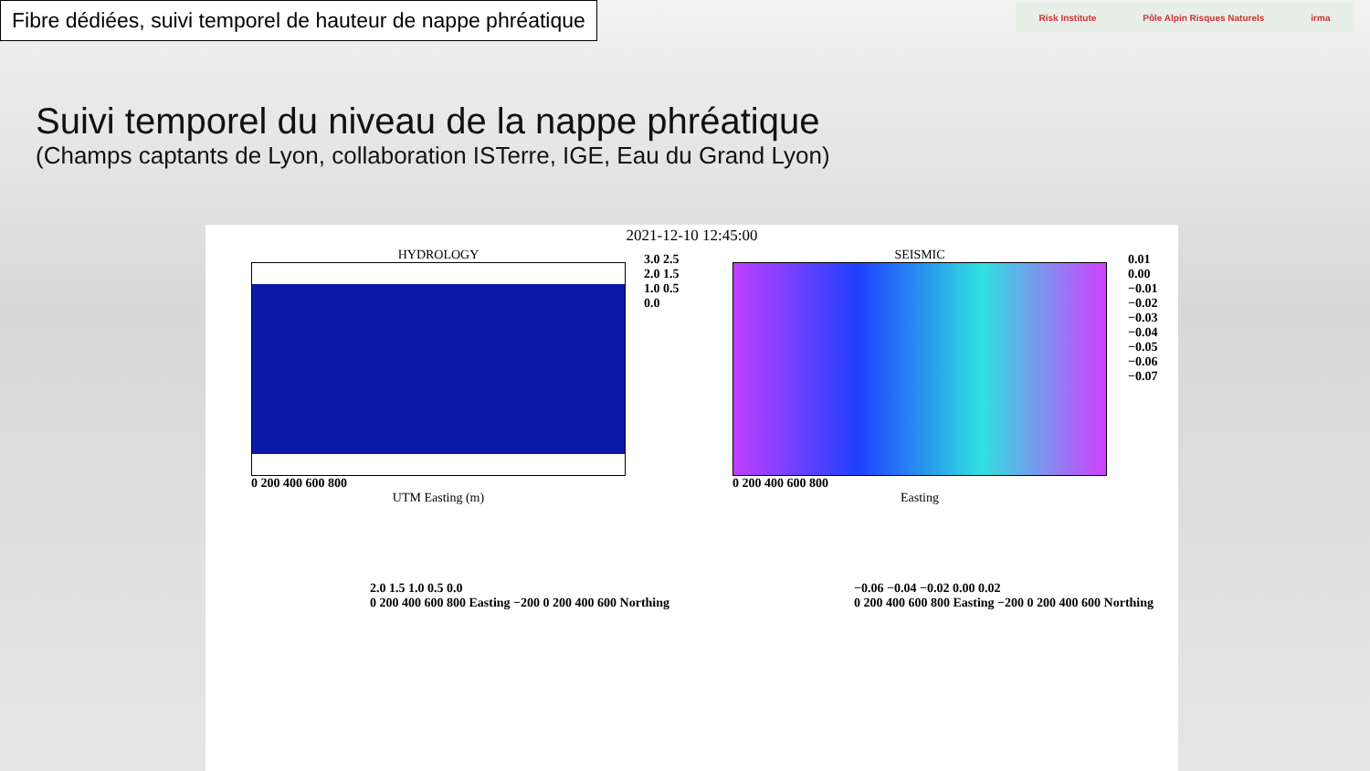Fibre dédiées, suivi temporel de hauteur de nappe phréatique
Risk Institute Pôle Alpin Risques Naturels irma
Suivi temporel du niveau de la nappe phréatique
(Champs captants de Lyon, collaboration ISTerre, IGE, Eau du Grand Lyon)
2021-12-10 12:45:00
HYDROLOGY
0 200 400 600 800
UTM Easting (m)
3.0 2.5 2.0 1.5 1.0 0.5 0.0
SEISMIC
0 200 400 600 800
Easting
0.01 0.00 −0.01 −0.02 −0.03 −0.04 −0.05 −0.06 −0.07
2.0 1.5 1.0 0.5 0.0
0 200 400 600 800 Easting −200 0 200 400 600 Northing
−0.06 −0.04 −0.02 0.00 0.02
0 200 400 600 800 Easting −200 0 200 400 600 Northing